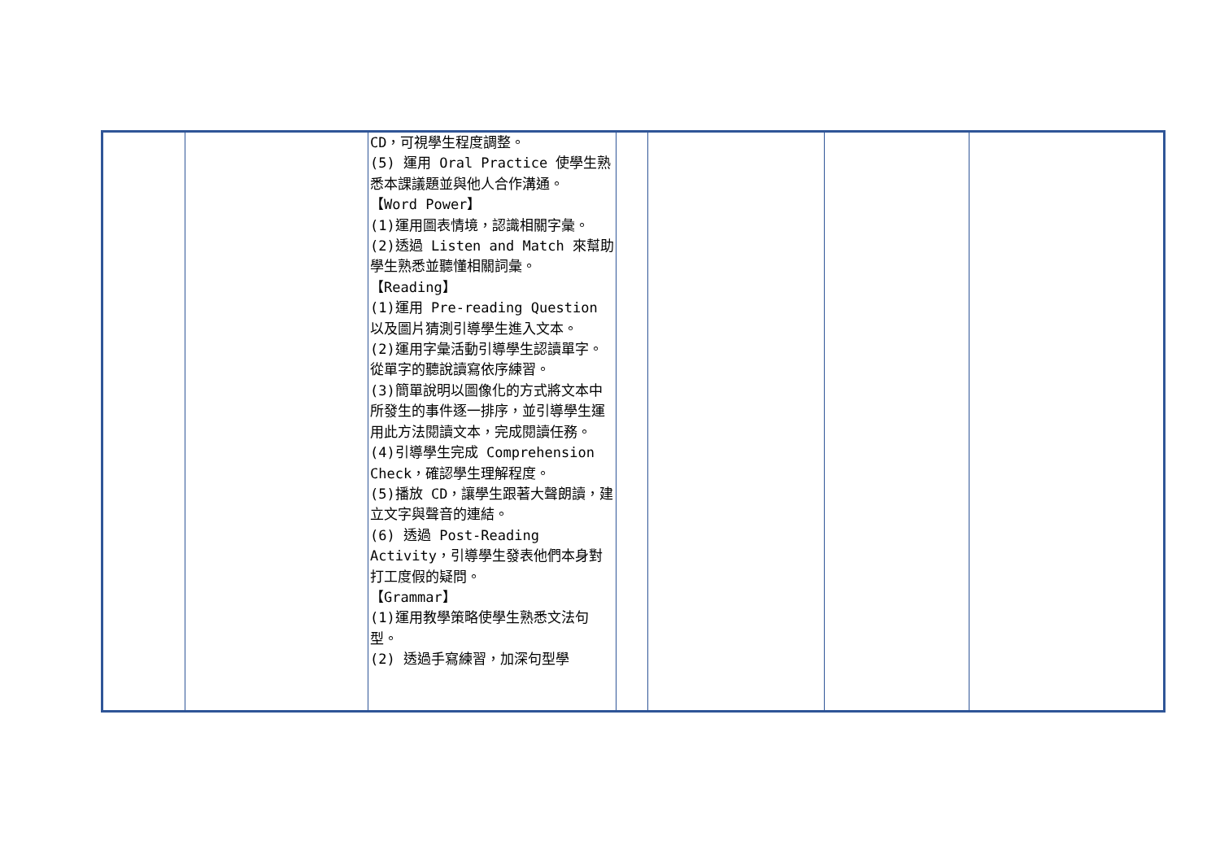| | | CD，可視學生程度調整。 (5) 運用 Oral Practice 使學生熟悉本課議題並與他人合作溝通。 【Word Power】 (1)運用圖表情境，認識相關字彙。 (2)透過 Listen and Match 來幫助學生熟悉並聽懂相關詞彙。 【Reading】 (1)運用 Pre-reading Question 以及圖片猜測引導學生進入文本。 (2)運用字彙活動引導學生認讀單字。從單字的聽說讀寫依序練習。 (3)簡單說明以圖像化的方式將文本中所發生的事件逐一排序，並引導學生運用此方法閱讀文本，完成閱讀任務。 (4)引導學生完成 Comprehension Check，確認學生理解程度。 (5)播放 CD，讓學生跟著大聲朗讀，建立文字與聲音的連結。 (6) 透過 Post-Reading Activity，引導學生發表他們本身對打工度假的疑問。 【Grammar】 (1)運用教學策略使學生熟悉文法句型。 (2) 透過手寫練習，加深句型學 | | | | |